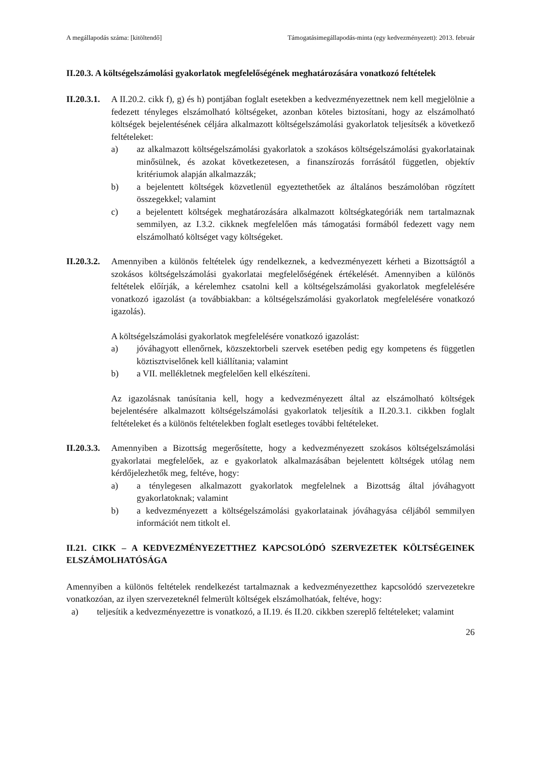A megállapodás száma: [kitöltendő] Támogatásimegállapodás-minta (egy kedvezményezett): 2013. február
II.20.3. A költségelszámolási gyakorlatok megfelelőségének meghatározására vonatkozó feltételek
II.20.3.1.
A II.20.2. cikk f), g) és h) pontjában foglalt esetekben a kedvezményezettnek nem kell megjelölnie a fedezett tényleges elszámolható költségeket, azonban köteles biztosítani, hogy az elszámolható költségek bejelentésének céljára alkalmazott költségelszámolási gyakorlatok teljesítsék a következő feltételeket:
a) az alkalmazott költségelszámolási gyakorlatok a szokásos költségelszámolási gyakorlatainak minősülnek, és azokat következetesen, a finanszírozás forrásától független, objektív kritériumok alapján alkalmazzák;
b) a bejelentett költségek közvetlenül egyeztethetőek az általános beszámolóban rögzített összegekkel; valamint
c) a bejelentett költségek meghatározására alkalmazott költségkategóriák nem tartalmaznak semmilyen, az I.3.2. cikknek megfelelően más támogatási formából fedezett vagy nem elszámolható költséget vagy költségeket.
II.20.3.2.
Amennyiben a különös feltételek úgy rendelkeznek, a kedvezményezett kérheti a Bizottságtól a szokásos költségelszámolási gyakorlatai megfelelőségének értékelését. Amennyiben a különös feltételek előírják, a kérelemhez csatolni kell a költségelszámolási gyakorlatok megfelelésére vonatkozó igazolást (a továbbiakban: a költségelszámolási gyakorlatok megfelelésére vonatkozó igazolás).
A költségelszámolási gyakorlatok megfelelésére vonatkozó igazolást:
a) jóváhagyott ellenőrnek, közszektorbeli szervek esetében pedig egy kompetens és független köztisztviselőnek kell kiállítania; valamint
b) a VII. mellékletnek megfelelően kell elkészíteni.
Az igazolásnak tanúsítania kell, hogy a kedvezményezett által az elszámolható költségek bejelentésére alkalmazott költségelszámolási gyakorlatok teljesítik a II.20.3.1. cikkben foglalt feltételeket és a különös feltételekben foglalt esetleges további feltételeket.
II.20.3.3.
Amennyiben a Bizottság megerősítette, hogy a kedvezményezett szokásos költségelszámolási gyakorlatai megfelelőek, az e gyakorlatok alkalmazásában bejelentett költségek utólag nem kérdőjelezhetők meg, feltéve, hogy:
a) a ténylegesen alkalmazott gyakorlatok megfelelnek a Bizottság által jóváhagyott gyakorlatoknak; valamint
b) a kedvezményezett a költségelszámolási gyakorlatainak jóváhagyása céljából semmilyen információt nem titkolt el.
II.21. CIKK – A KEDVEZMÉNYEZETTHEZ KAPCSOLÓDÓ SZERVEZETEK KÖLTSÉGEINEK ELSZÁMOLHATÓSÁGA
Amennyiben a különös feltételek rendelkezést tartalmaznak a kedvezményezetthez kapcsolódó szervezetekre vonatkozóan, az ilyen szervezeteknél felmerült költségek elszámolhatóak, feltéve, hogy:
a) teljesítik a kedvezményezettre is vonatkozó, a II.19. és II.20. cikkben szereplő feltételeket; valamint
26